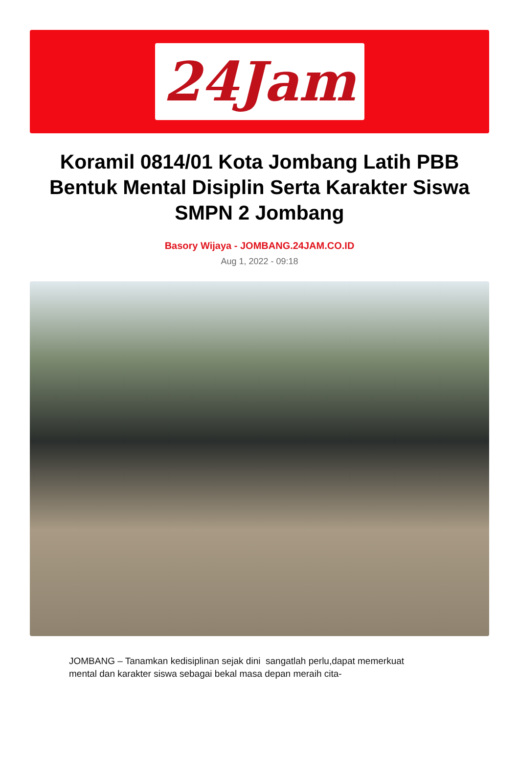24Jam
Koramil 0814/01 Kota Jombang Latih PBB Bentuk Mental Disiplin Serta Karakter Siswa SMPN 2 Jombang
Basory Wijaya - JOMBANG.24JAM.CO.ID
Aug 1, 2022 - 09:18
JOMBANG – Tanamkan kedisiplinan sejak dini sangatlah perlu,dapat memerkuat mental dan karakter siswa sebagai bekal masa depan meraih cita-